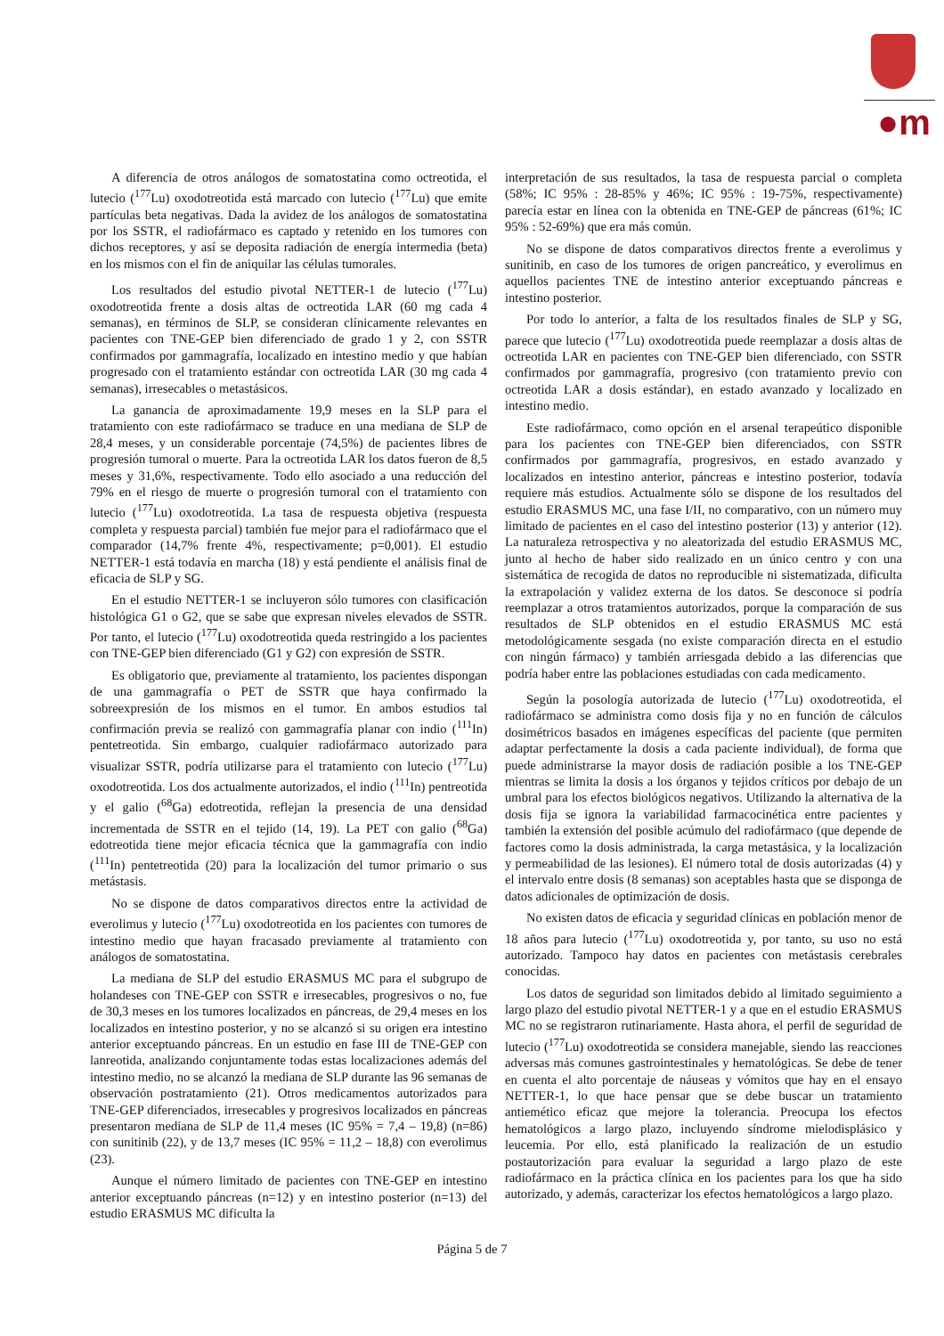●m
A diferencia de otros análogos de somatostatina como octreotida, el lutecio (<sup>177</sup>Lu) oxodotreotida está marcado con lutecio (<sup>177</sup>Lu) que emite partículas beta negativas. Dada la avidez de los análogos de somatostatina por los SSTR, el radiofármaco es captado y retenido en los tumores con dichos receptores, y así se deposita radiación de energía intermedia (beta) en los mismos con el fin de aniquilar las células tumorales.
Los resultados del estudio pivotal NETTER-1 de lutecio (<sup>177</sup>Lu) oxodotreotida frente a dosis altas de octreotida LAR (60 mg cada 4 semanas), en términos de SLP, se consideran clínicamente relevantes en pacientes con TNE-GEP bien diferenciado de grado 1 y 2, con SSTR confirmados por gammagrafía, localizado en intestino medio y que habían progresado con el tratamiento estándar con octreotida LAR (30 mg cada 4 semanas), irresecables o metastásicos.
La ganancia de aproximadamente 19,9 meses en la SLP para el tratamiento con este radiofármaco se traduce en una mediana de SLP de 28,4 meses, y un considerable porcentaje (74,5%) de pacientes libres de progresión tumoral o muerte. Para la octreotida LAR los datos fueron de 8,5 meses y 31,6%, respectivamente. Todo ello asociado a una reducción del 79% en el riesgo de muerte o progresión tumoral con el tratamiento con lutecio (<sup>177</sup>Lu) oxodotreotida. La tasa de respuesta objetiva (respuesta completa y respuesta parcial) también fue mejor para el radiofármaco que el comparador (14,7% frente 4%, respectivamente; p=0,001). El estudio NETTER-1 está todavía en marcha (18) y está pendiente el análisis final de eficacia de SLP y SG.
En el estudio NETTER-1 se incluyeron sólo tumores con clasificación histológica G1 o G2, que se sabe que expresan niveles elevados de SSTR. Por tanto, el lutecio (<sup>177</sup>Lu) oxodotreotida queda restringido a los pacientes con TNE-GEP bien diferenciado (G1 y G2) con expresión de SSTR.
Es obligatorio que, previamente al tratamiento, los pacientes dispongan de una gammagrafía o PET de SSTR que haya confirmado la sobreexpresión de los mismos en el tumor. En ambos estudios tal confirmación previa se realizó con gammagrafía planar con indio (<sup>111</sup>In) pentetreotida. Sin embargo, cualquier radiofármaco autorizado para visualizar SSTR, podría utilizarse para el tratamiento con lutecio (<sup>177</sup>Lu) oxodotreotida. Los dos actualmente autorizados, el indio (<sup>111</sup>In) pentreotida y el galio (<sup>68</sup>Ga) edotreotida, reflejan la presencia de una densidad incrementada de SSTR en el tejido (14, 19). La PET con galio (<sup>68</sup>Ga) edotreotida tiene mejor eficacia técnica que la gammagrafía con indio (<sup>111</sup>In) pentetreotida (20) para la localización del tumor primario o sus metástasis.
No se dispone de datos comparativos directos entre la actividad de everolimus y lutecio (<sup>177</sup>Lu) oxodotreotida en los pacientes con tumores de intestino medio que hayan fracasado previamente al tratamiento con análogos de somatostatina.
La mediana de SLP del estudio ERASMUS MC para el subgrupo de holandeses con TNE-GEP con SSTR e irresecables, progresivos o no, fue de 30,3 meses en los tumores localizados en páncreas, de 29,4 meses en los localizados en intestino posterior, y no se alcanzó si su origen era intestino anterior exceptuando páncreas. En un estudio en fase III de TNE-GEP con lanreotida, analizando conjuntamente todas estas localizaciones además del intestino medio, no se alcanzó la mediana de SLP durante las 96 semanas de observación postratamiento (21). Otros medicamentos autorizados para TNE-GEP diferenciados, irresecables y progresivos localizados en páncreas presentaron mediana de SLP de 11,4 meses (IC 95% = 7,4 – 19,8) (n=86) con sunitinib (22), y de 13,7 meses (IC 95% = 11,2 – 18,8) con everolimus (23).
Aunque el número limitado de pacientes con TNE-GEP en intestino anterior exceptuando páncreas (n=12) y en intestino posterior (n=13) del estudio ERASMUS MC dificulta la
interpretación de sus resultados, la tasa de respuesta parcial o completa (58%; IC 95% : 28-85% y 46%; IC 95% : 19-75%, respectivamente) parecía estar en línea con la obtenida en TNE-GEP de páncreas (61%; IC 95% : 52-69%) que era más común.
No se dispone de datos comparativos directos frente a everolimus y sunitinib, en caso de los tumores de origen pancreático, y everolimus en aquellos pacientes TNE de intestino anterior exceptuando páncreas e intestino posterior.
Por todo lo anterior, a falta de los resultados finales de SLP y SG, parece que lutecio (<sup>177</sup>Lu) oxodotreotida puede reemplazar a dosis altas de octreotida LAR en pacientes con TNE-GEP bien diferenciado, con SSTR confirmados por gammagrafía, progresivo (con tratamiento previo con octreotida LAR a dosis estándar), en estado avanzado y localizado en intestino medio.
Este radiofármaco, como opción en el arsenal terapeútico disponible para los pacientes con TNE-GEP bien diferenciados, con SSTR confirmados por gammagrafía, progresivos, en estado avanzado y localizados en intestino anterior, páncreas e intestino posterior, todavía requiere más estudios. Actualmente sólo se dispone de los resultados del estudio ERASMUS MC, una fase I/II, no comparativo, con un número muy limitado de pacientes en el caso del intestino posterior (13) y anterior (12). La naturaleza retrospectiva y no aleatorizada del estudio ERASMUS MC, junto al hecho de haber sido realizado en un único centro y con una sistemática de recogida de datos no reproducible ni sistematizada, dificulta la extrapolación y validez externa de los datos. Se desconoce si podría reemplazar a otros tratamientos autorizados, porque la comparación de sus resultados de SLP obtenidos en el estudio ERASMUS MC está metodológicamente sesgada (no existe comparación directa en el estudio con ningún fármaco) y también arriesgada debido a las diferencias que podría haber entre las poblaciones estudiadas con cada medicamento.
Según la posología autorizada de lutecio (<sup>177</sup>Lu) oxodotreotida, el radiofármaco se administra como dosis fija y no en función de cálculos dosimétricos basados en imágenes específicas del paciente (que permiten adaptar perfectamente la dosis a cada paciente individual), de forma que puede administrarse la mayor dosis de radiación posible a los TNE-GEP mientras se limita la dosis a los órganos y tejidos críticos por debajo de un umbral para los efectos biológicos negativos. Utilizando la alternativa de la dosis fija se ignora la variabilidad farmacocinética entre pacientes y también la extensión del posible acúmulo del radiofármaco (que depende de factores como la dosis administrada, la carga metastásica, y la localización y permeabilidad de las lesiones). El número total de dosis autorizadas (4) y el intervalo entre dosis (8 semanas) son aceptables hasta que se disponga de datos adicionales de optimización de dosis.
No existen datos de eficacia y seguridad clínicas en población menor de 18 años para lutecio (<sup>177</sup>Lu) oxodotreotida y, por tanto, su uso no está autorizado. Tampoco hay datos en pacientes con metástasis cerebrales conocidas.
Los datos de seguridad son limitados debido al limitado seguimiento a largo plazo del estudio pivotal NETTER-1 y a que en el estudio ERASMUS MC no se registraron rutinariamente. Hasta ahora, el perfil de seguridad de lutecio (<sup>177</sup>Lu) oxodotreotida se considera manejable, siendo las reacciones adversas más comunes gastrointestinales y hematológicas. Se debe de tener en cuenta el alto porcentaje de náuseas y vómitos que hay en el ensayo NETTER-1, lo que hace pensar que se debe buscar un tratamiento antiemético eficaz que mejore la tolerancia. Preocupa los efectos hematológicos a largo plazo, incluyendo síndrome mielodisplásico y leucemia. Por ello, está planificado la realización de un estudio postautorización para evaluar la seguridad a largo plazo de este radiofármaco en la práctica clínica en los pacientes para los que ha sido autorizado, y además, caracterizar los efectos hematológicos a largo plazo.
Página 5 de 7